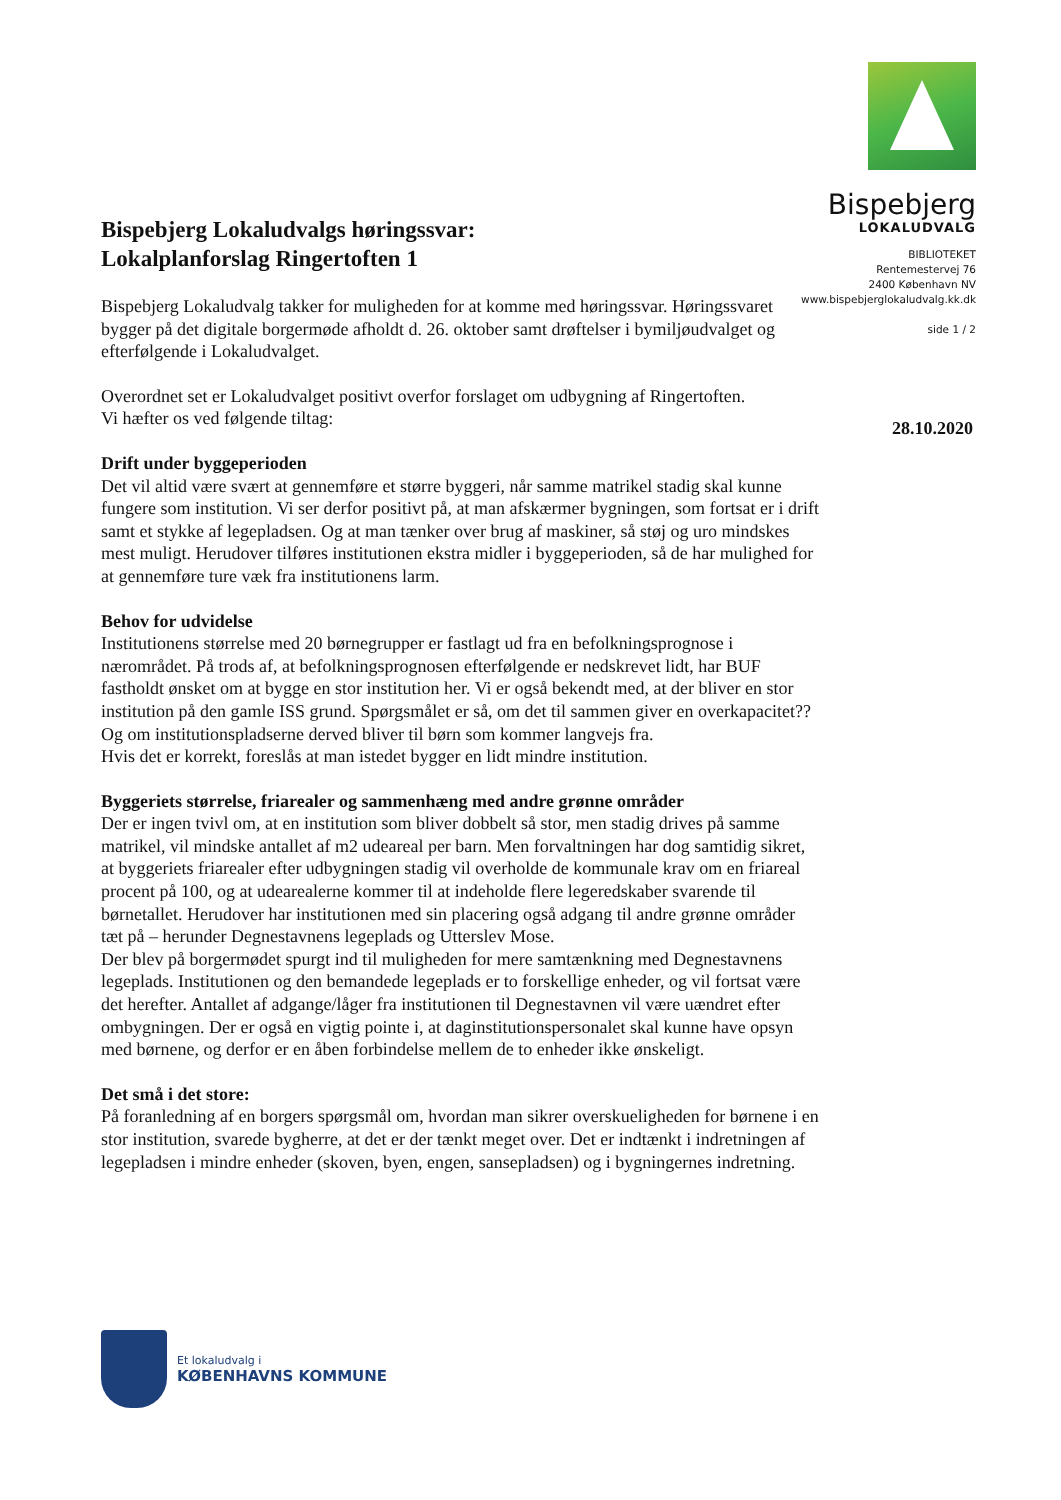Bispebjerg
LOKALUDVALG
BIBLIOTEKET
Rentemestervej 76
2400 København NV
www.bispebjerglokaludvalg.kk.dk
side 1 / 2
28.10.2020
Bispebjerg Lokaludvalgs høringssvar:
Lokalplanforslag Ringertoften 1
Bispebjerg Lokaludvalg takker for muligheden for at komme med høringssvar. Høringssvaret bygger på det digitale borgermøde afholdt d. 26. oktober samt drøftelser i bymiljøudvalget og efterfølgende i Lokaludvalget.
Overordnet set er Lokaludvalget positivt overfor forslaget om udbygning af Ringertoften.
Vi hæfter os ved følgende tiltag:
Drift under byggeperioden
Det vil altid være svært at gennemføre et større byggeri, når samme matrikel stadig skal kunne fungere som institution. Vi ser derfor positivt på, at man afskærmer bygningen, som fortsat er i drift samt et stykke af legepladsen. Og at man tænker over brug af maskiner, så støj og uro mindskes mest muligt. Herudover tilføres institutionen ekstra midler i byggeperioden, så de har mulighed for at gennemføre ture væk fra institutionens larm.
Behov for udvidelse
Institutionens størrelse med 20 børnegrupper er fastlagt ud fra en befolkningsprognose i nærområdet. På trods af, at befolkningsprognosen efterfølgende er nedskrevet lidt, har BUF fastholdt ønsket om at bygge en stor institution her. Vi er også bekendt med, at der bliver en stor institution på den gamle ISS grund. Spørgsmålet er så, om det til sammen giver en overkapacitet?? Og om institutionspladserne derved bliver til børn som kommer langvejs fra.
Hvis det er korrekt, foreslås at man istedet bygger en lidt mindre institution.
Byggeriets størrelse, friarealer og sammenhæng med andre grønne områder
Der er ingen tvivl om, at en institution som bliver dobbelt så stor, men stadig drives på samme matrikel, vil mindske antallet af m2 udeareal per barn. Men forvaltningen har dog samtidig sikret, at byggeriets friarealer efter udbygningen stadig vil overholde de kommunale krav om en friareal procent på 100, og at udearealerne kommer til at indeholde flere legeredskaber svarende til børnetallet. Herudover har institutionen med sin placering også adgang til andre grønne områder tæt på – herunder Degnestavnens legeplads og Utterslev Mose.
Der blev på borgermødet spurgt ind til muligheden for mere samtænkning med Degnestavnens legeplads. Institutionen og den bemandede legeplads er to forskellige enheder, og vil fortsat være det herefter. Antallet af adgange/låger fra institutionen til Degnestavnen vil være uændret efter ombygningen. Der er også en vigtig pointe i, at daginstitutionspersonalet skal kunne have opsyn med børnene, og derfor er en åben forbindelse mellem de to enheder ikke ønskeligt.
Det små i det store:
På foranledning af en borgers spørgsmål om, hvordan man sikrer overskueligheden for børnene i en stor institution, svarede bygherre, at det er der tænkt meget over. Det er indtænkt i indretningen af legepladsen i mindre enheder (skoven, byen, engen, sansepladsen) og i bygningernes indretning.
Et lokaludvalg i
KØBENHAVNS KOMMUNE